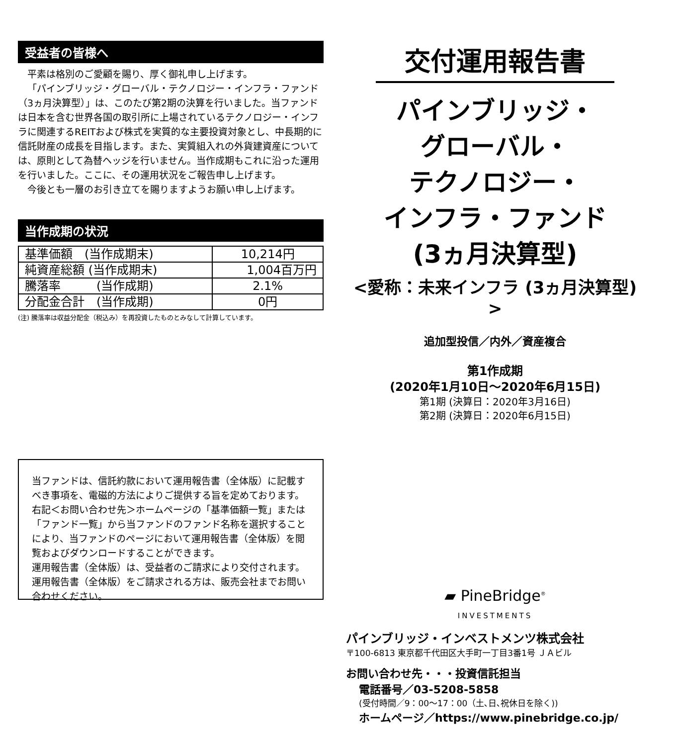受益者の皆様へ
平素は格別のご愛顧を賜り、厚く御礼申し上げます。
「パインブリッジ・グローバル・テクノロジー・インフラ・ファンド（3ヵ月決算型）」は、このたび第2期の決算を行いました。当ファンドは日本を含む世界各国の取引所に上場されているテクノロジー・インフラに関連するREITおよび株式を実質的な主要投資対象とし、中長期的に信託財産の成長を目指します。また、実質組入れの外貨建資産については、原則として為替ヘッジを行いません。当作成期もこれに沿った運用を行いました。ここに、その運用状況をご報告申し上げます。
今後とも一層のお引き立てを賜りますようお願い申し上げます。
当作成期の状況
| 基準価額 (当作成期末) | 10,214円 |
| 純資産総額 (当作成期末) | 1,004百万円 |
| 騰落率 (当作成期) | 2.1% |
| 分配金合計 (当作成期) | 0円 |
(注) 騰落率は収益分配金（税込み）を再投資したものとみなして計算しています。
当ファンドは、信託約款において運用報告書（全体版）に記載すべき事項を、電磁的方法によりご提供する旨を定めております。右記＜お問い合わせ先＞ホームページの「基準価額一覧」または「ファンド一覧」から当ファンドのファンド名称を選択することにより、当ファンドのページにおいて運用報告書（全体版）を閲覧およびダウンロードすることができます。
運用報告書（全体版）は、受益者のご請求により交付されます。運用報告書（全体版）をご請求される方は、販売会社までお問い合わせください。
交付運用報告書
パインブリッジ・
グローバル・
テクノロジー・
インフラ・ファンド
(3ヵ月決算型)
<愛称：未来インフラ (3ヵ月決算型) >
追加型投信／内外／資産複合
第1作成期
(2020年1月10日～2020年6月15日)
第1期 (決算日：2020年3月16日)
第2期 (決算日：2020年6月15日)
▰ PineBridge<sup>®</sup>
INVESTMENTS
パインブリッジ・インベストメンツ株式会社
〒100-6813 東京都千代田区大手町一丁目3番1号 ＪＡビル
お問い合わせ先・・・投資信託担当
電話番号／03-5208-5858
(受付時間／9：00～17：00（土､日､祝休日を除く))
ホームページ／https://www.pinebridge.co.jp/